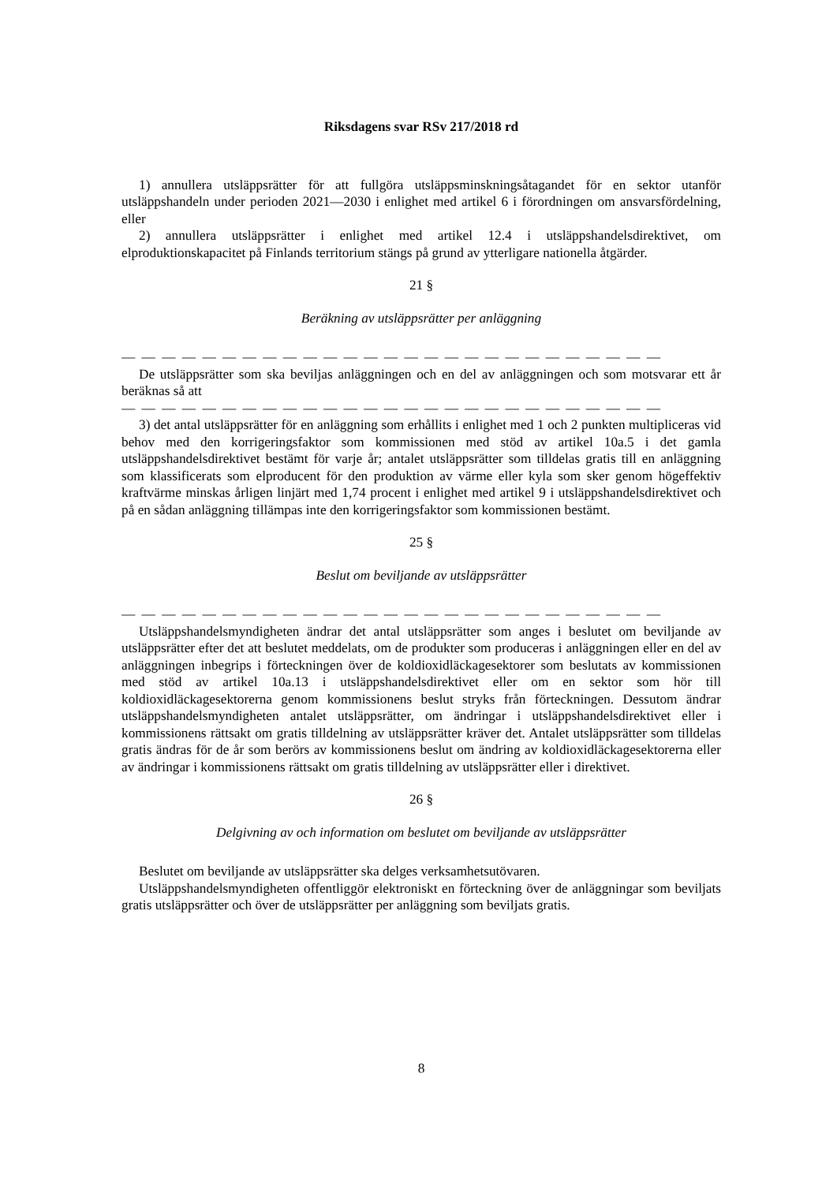Riksdagens svar RSv 217/2018 rd
1) annullera utsläppsrätter för att fullgöra utsläppsminskningsåtagandet för en sektor utanför utsläppshandeln under perioden 2021—2030 i enlighet med artikel 6 i förordningen om ansvarsfördelning, eller
2) annullera utsläppsrätter i enlighet med artikel 12.4 i utsläppshandelsdirektivet, om elproduktionskapacitet på Finlands territorium stängs på grund av ytterligare nationella åtgärder.
21 §
Beräkning av utsläppsrätter per anläggning
— — — — — — — — — — — — — — — — — — — — — — — — — — —
De utsläppsrätter som ska beviljas anläggningen och en del av anläggningen och som motsvarar ett år beräknas så att
— — — — — — — — — — — — — — — — — — — — — — — — — — —
3) det antal utsläppsrätter för en anläggning som erhållits i enlighet med 1 och 2 punkten multipliceras vid behov med den korrigeringsfaktor som kommissionen med stöd av artikel 10a.5 i det gamla utsläppshandelsdirektivet bestämt för varje år; antalet utsläppsrätter som tilldelas gratis till en anläggning som klassificerats som elproducent för den produktion av värme eller kyla som sker genom högeffektiv kraftvärme minskas årligen linjärt med 1,74 procent i enlighet med artikel 9 i utsläppshandelsdirektivet och på en sådan anläggning tillämpas inte den korrigeringsfaktor som kommissionen bestämt.
25 §
Beslut om beviljande av utsläppsrätter
— — — — — — — — — — — — — — — — — — — — — — — — — — —
Utsläppshandelsmyndigheten ändrar det antal utsläppsrätter som anges i beslutet om beviljande av utsläppsrätter efter det att beslutet meddelats, om de produkter som produceras i anläggningen eller en del av anläggningen inbegrips i förteckningen över de koldioxidläckagesektorer som beslutats av kommissionen med stöd av artikel 10a.13 i utsläppshandelsdirektivet eller om en sektor som hör till koldioxidläckagesektorerna genom kommissionens beslut stryks från förteckningen. Dessutom ändrar utsläppshandelsmyndigheten antalet utsläppsrätter, om ändringar i utsläppshandelsdirektivet eller i kommissionens rättsakt om gratis tilldelning av utsläppsrätter kräver det. Antalet utsläppsrätter som tilldelas gratis ändras för de år som berörs av kommissionens beslut om ändring av koldioxidläckagesektorerna eller av ändringar i kommissionens rättsakt om gratis tilldelning av utsläppsrätter eller i direktivet.
26 §
Delgivning av och information om beslutet om beviljande av utsläppsrätter
Beslutet om beviljande av utsläppsrätter ska delges verksamhetsutövaren.
Utsläppshandelsmyndigheten offentliggör elektroniskt en förteckning över de anläggningar som beviljats gratis utsläppsrätter och över de utsläppsrätter per anläggning som beviljats gratis.
8